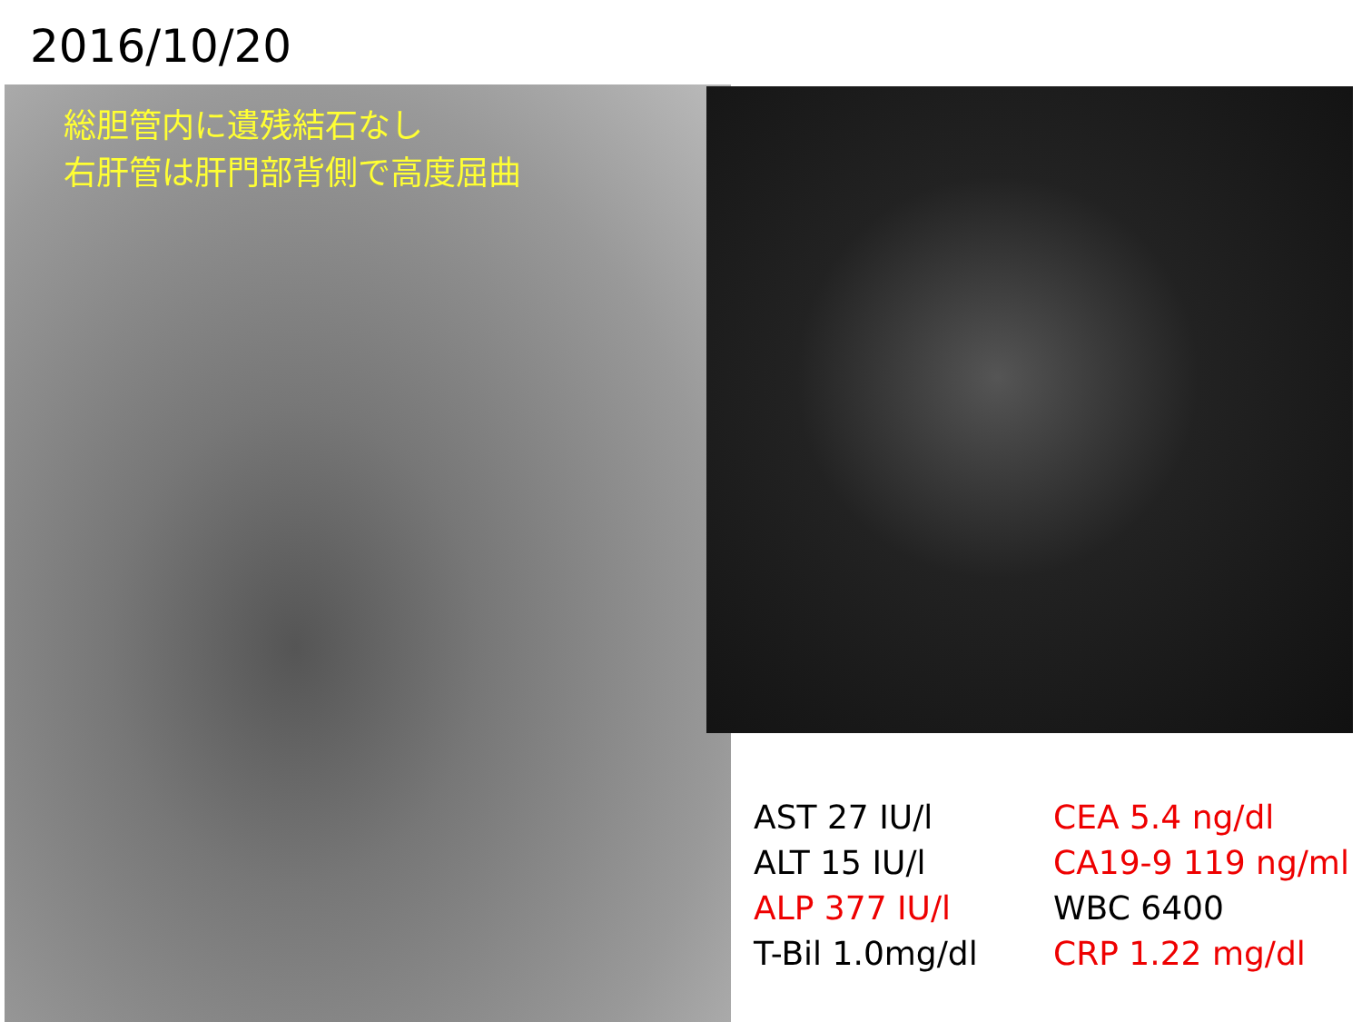2016/10/20
総胆管内に遺残結石なし
右肝管は肝門部背側で高度屈曲
AST 27 IU/l
ALT 15 IU/l
ALP 377 IU/l
T-Bil 1.0mg/dl
CEA 5.4 ng/dl
CA19-9 119 ng/ml
WBC 6400
CRP 1.22 mg/dl